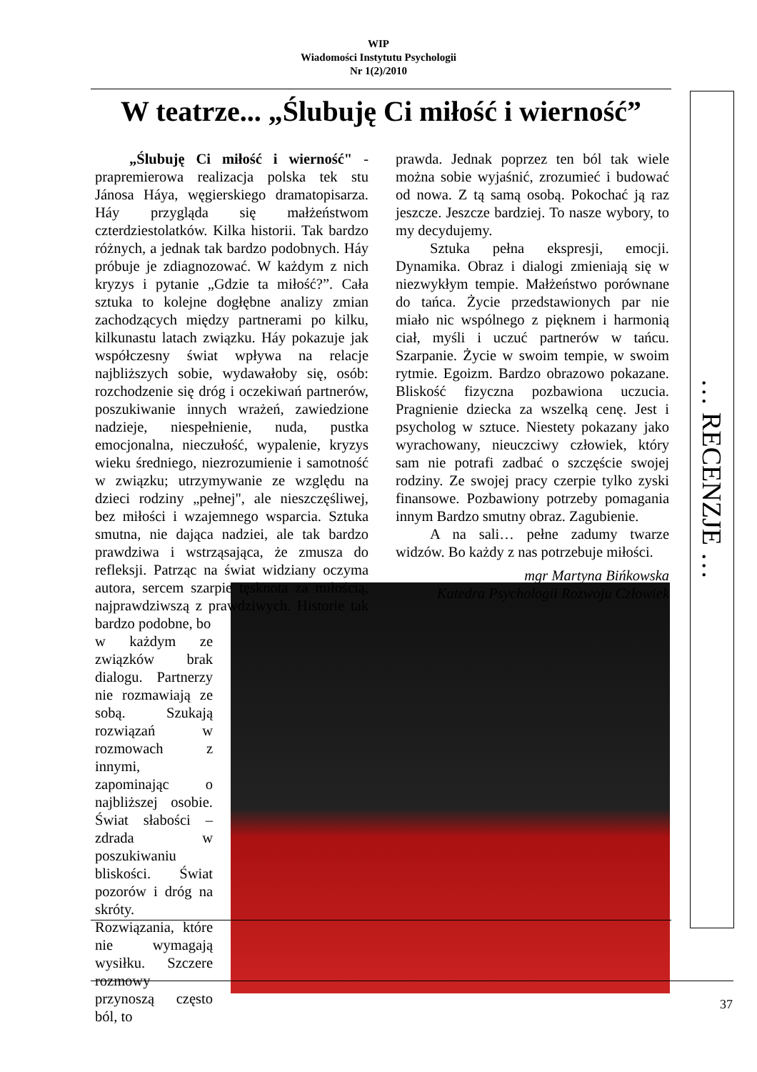WIP
Wiadomości Instytutu Psychologii
Nr 1(2)/2010
W teatrze... „Ślubuję Ci miłość i wierność”
… RECENZJE …
„Ślubuję Ci miłość i wierność" - prapremierowa realizacja polska tek stu Jánosa Háya, węgierskiego dramatopisarza. Háy przygląda się małżeństwom czterdziestolatków. Kilka historii. Tak bardzo różnych, a jednak tak bardzo podobnych. Háy próbuje je zdiagnozować. W każdym z nich kryzys i pytanie „Gdzie ta miłość?”. Cała sztuka to kolejne dogłębne analizy zmian zachodzących między partnerami po kilku, kilkunastu latach związku. Háy pokazuje jak współczesny świat wpływa na relacje najbliższych sobie, wydawałoby się, osób: rozchodzenie się dróg i oczekiwań partnerów, poszukiwanie innych wrażeń, zawiedzione nadzieje, niespełnienie, nuda, pustka emocjonalna, nieczułość, wypalenie, kryzys wieku średniego, niezrozumienie i samotność w związku; utrzymywanie ze względu na dzieci rodziny „pełnej", ale nieszczęśliwej, bez miłości i wzajemnego wsparcia. Sztuka smutna, nie dająca nadziei, ale tak bardzo prawdziwa i wstrząsająca, że zmusza do refleksji. Patrząc na świat widziany oczyma autora, sercem szarpie tęsknota za miłością, najprawdziwszą z prawdziwych. Historie tak bardzo podobne, bo
w każdym ze związków brak dialogu. Partnerzy nie rozmawiają ze sobą. Szukają rozwiązań w rozmowach z innymi, zapominając o najbliższej osobie. Świat słabości – zdrada w poszukiwaniu bliskości. Świat pozorów i dróg na skróty. Rozwiązania, które nie wymagają wysiłku. Szczere rozmowy przynoszą często ból, to
prawda. Jednak poprzez ten ból tak wiele można sobie wyjaśnić, zrozumieć i budować od nowa. Z tą samą osobą. Pokochać ją raz jeszcze. Jeszcze bardziej. To nasze wybory, to my decydujemy.
Sztuka pełna ekspresji, emocji. Dynamika. Obraz i dialogi zmieniają się w niezwykłym tempie. Małżeństwo porównane do tańca. Życie przedstawionych par nie miało nic wspólnego z pięknem i harmonią ciał, myśli i uczuć partnerów w tańcu. Szarpanie. Życie w swoim tempie, w swoim rytmie. Egoizm. Bardzo obrazowo pokazane. Bliskość fizyczna pozbawiona uczucia. Pragnienie dziecka za wszelką cenę. Jest i psycholog w sztuce. Niestety pokazany jako wyrachowany, nieuczciwy człowiek, który sam nie potrafi zadbać o szczęście swojej rodziny. Ze swojej pracy czerpie tylko zyski finansowe. Pozbawiony potrzeby pomagania innym Bardzo smutny obraz. Zagubienie.
A na sali… pełne zadumy twarze widzów. Bo każdy z nas potrzebuje miłości.
mgr Martyna Bińkowska
Katedra Psychologii Rozwoju Człowiek
37